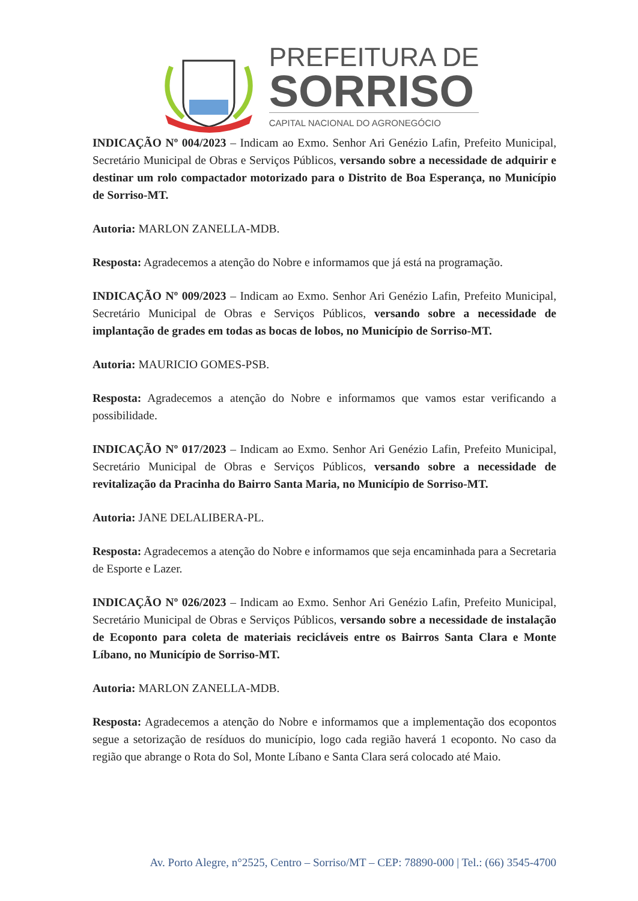PREFEITURA DE
SORRISO
CAPITAL NACIONAL DO AGRONEGÓCIO
INDICAÇÃO Nº 004/2023 – Indicam ao Exmo. Senhor Ari Genézio Lafin, Prefeito Municipal, Secretário Municipal de Obras e Serviços Públicos, versando sobre a necessidade de adquirir e destinar um rolo compactador motorizado para o Distrito de Boa Esperança, no Município de Sorriso-MT.
Autoria: MARLON ZANELLA-MDB.
Resposta: Agradecemos a atenção do Nobre e informamos que já está na programação.
INDICAÇÃO Nº 009/2023 – Indicam ao Exmo. Senhor Ari Genézio Lafin, Prefeito Municipal, Secretário Municipal de Obras e Serviços Públicos, versando sobre a necessidade de implantação de grades em todas as bocas de lobos, no Município de Sorriso-MT.
Autoria: MAURICIO GOMES-PSB.
Resposta: Agradecemos a atenção do Nobre e informamos que vamos estar verificando a possibilidade.
INDICAÇÃO Nº 017/2023 – Indicam ao Exmo. Senhor Ari Genézio Lafin, Prefeito Municipal, Secretário Municipal de Obras e Serviços Públicos, versando sobre a necessidade de revitalização da Pracinha do Bairro Santa Maria, no Município de Sorriso-MT.
Autoria: JANE DELALIBERA-PL.
Resposta: Agradecemos a atenção do Nobre e informamos que seja encaminhada para a Secretaria de Esporte e Lazer.
INDICAÇÃO Nº 026/2023 – Indicam ao Exmo. Senhor Ari Genézio Lafin, Prefeito Municipal, Secretário Municipal de Obras e Serviços Públicos, versando sobre a necessidade de instalação de Ecoponto para coleta de materiais recicláveis entre os Bairros Santa Clara e Monte Líbano, no Município de Sorriso-MT.
Autoria: MARLON ZANELLA-MDB.
Resposta: Agradecemos a atenção do Nobre e informamos que a implementação dos ecopontos segue a setorização de resíduos do município, logo cada região haverá 1 ecoponto. No caso da região que abrange o Rota do Sol, Monte Líbano e Santa Clara será colocado até Maio.
Av. Porto Alegre, n°2525, Centro – Sorriso/MT – CEP: 78890-000 | Tel.: (66) 3545-4700